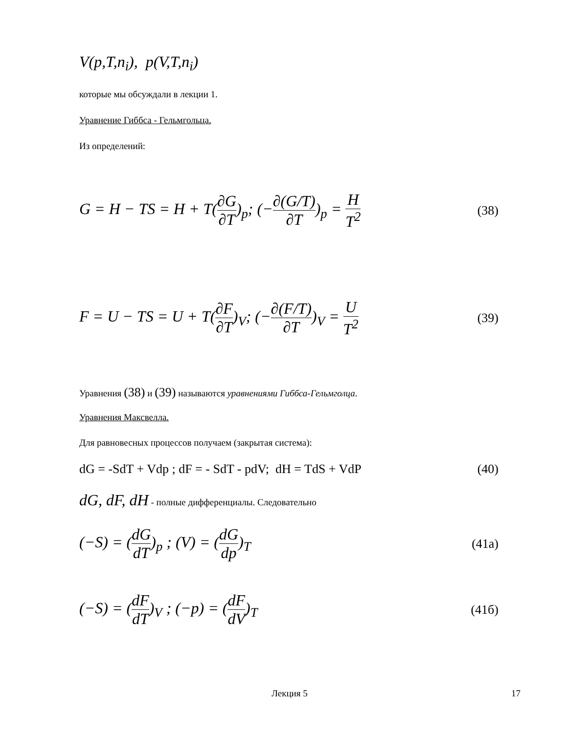V(p,T,n<sub>i</sub>), p(V,T,n<sub>i</sub>)
которые мы обсуждали в лекции 1.
Уравнение Гиббса - Гельмгольца.
Из определений:
G = H − TS = H + T(∂G ∂T)<sub>p</sub>; (−∂(G/T) ∂T)<sub>p</sub> = H T<sup>2</sup> (38)
F = U − TS = U + T(∂F ∂T)<sub>V</sub>; (−∂(F/T) ∂T)<sub>V</sub> = U T<sup>2</sup> (39)
Уравнения (38) и (39) называются уравнениями Гиббса-Гельмголца.
Уравнения Максвелла.
Для равновесных процессов получаем (закрытая система):
dG = -SdT + Vdp ; dF = - SdT - pdV; dH = TdS + VdP (40)
dG, dF, dH - полные дифференциалы. Следовательно
(−S) = (dG dT)<sub>p</sub> ; (V) = (dG dp)<sub>T</sub> (41а)
(−S) = (dF dT)<sub>V</sub> ; (−p) = (dF dV)<sub>T</sub> (41б)
Лекция 5 17